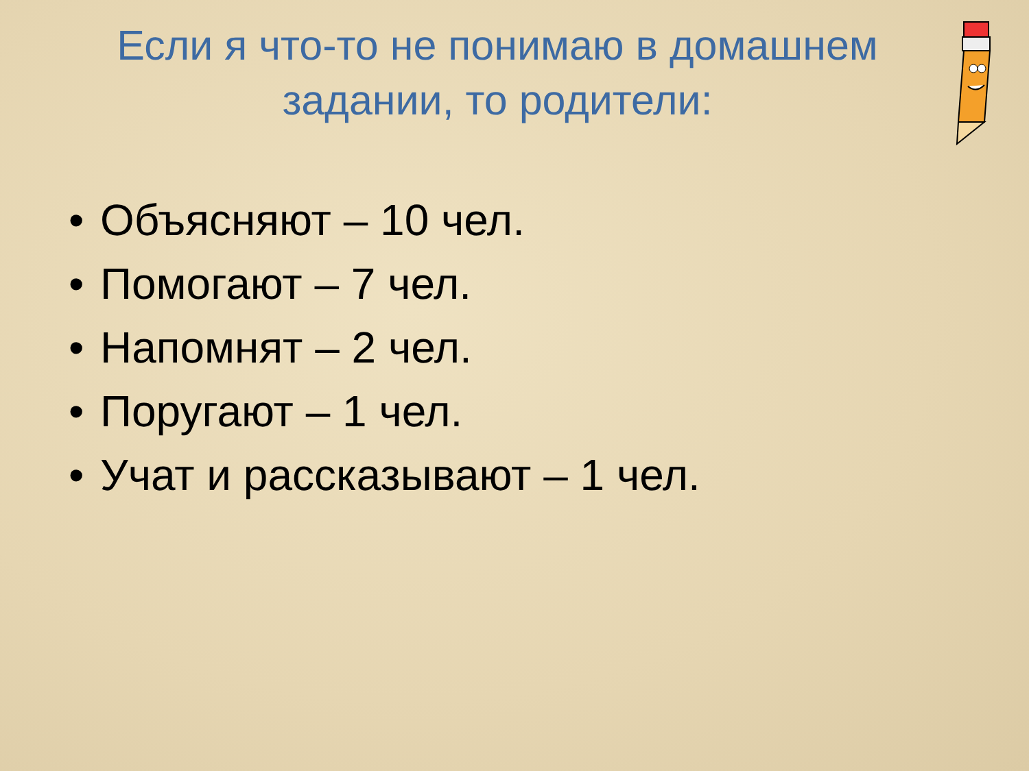Если я что-то не понимаю в домашнем задании, то родители:
• Объясняют – 10 чел.
• Помогают – 7 чел.
• Напомнят – 2 чел.
• Поругают – 1 чел.
• Учат и рассказывают – 1 чел.